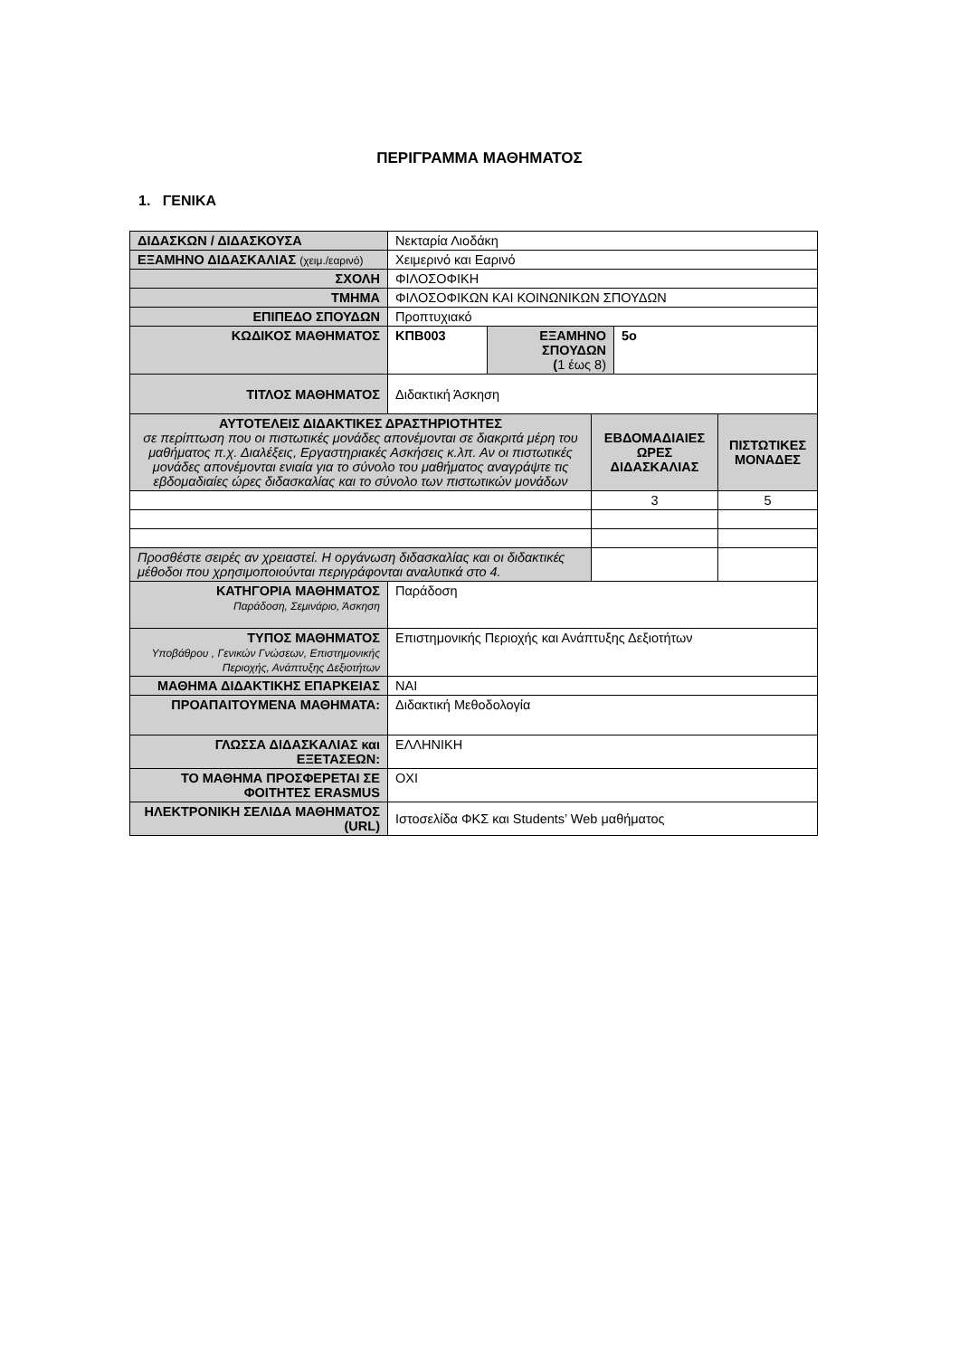ΠΕΡΙΓΡΑΜΜΑ ΜΑΘΗΜΑΤΟΣ
1. ΓΕΝΙΚΑ
| ΔΙΔΑΣΚΩΝ / ΔΙΔΑΣΚΟΥΣΑ | Νεκταρία Λιοδάκη | | | | |
| ΕΞΑΜΗΝΟ ΔΙΔΑΣΚΑΛΙΑΣ (χειμ./εαρινό) | Χειμερινό και Εαρινό | | | | |
| ΣΧΟΛΗ | ΦΙΛΟΣΟΦΙΚΗ | | | | |
| ΤΜΗΜΑ | ΦΙΛΟΣΟΦΙΚΩΝ ΚΑΙ ΚΟΙΝΩΝΙΚΩΝ ΣΠΟΥΔΩΝ | | | | |
| ΕΠΙΠΕΔΟ ΣΠΟΥΔΩΝ | Προπτυχιακό | | | | |
| ΚΩΔΙΚΟΣ ΜΑΘΗΜΑΤΟΣ | ΚΠΒ003 | ΕΞΑΜΗΝΟ ΣΠΟΥΔΩΝ ( 1 έως 8) | | 5ο | |
| ΤΙΤΛΟΣ ΜΑΘΗΜΑΤΟΣ | Διδακτική Άσκηση | | | | |
| ΑΥΤΟΤΕΛΕΙΣ ΔΙΔΑΚΤΙΚΕΣ ΔΡΑΣΤΗΡΙΟΤΗΤΕΣ σε περίπτωση που οι πιστωτικές μονάδες απονέμονται σε διακριτά μέρη του μαθήματος π.χ. Διαλέξεις, Εργαστηριακές Ασκήσεις κ.λπ. Αν οι πιστωτικές μονάδες απονέμονται ενιαία για το σύνολο του μαθήματος αναγράψτε τις εβδομαδιαίες ώρες διδασκαλίας και το σύνολο των πιστωτικών μονάδων | | | ΕΒΔΟΜΑΔΙΑΙΕΣ ΩΡΕΣ ΔΙΔΑΣΚΑΛΙΑΣ | | ΠΙΣΤΩΤΙΚΕΣ ΜΟΝΑΔΕΣ |
| | | | 3 | | 5 |
| Προσθέστε σειρές αν χρειαστεί. Η οργάνωση διδασκαλίας και οι διδακτικές μέθοδοι που χρησιμοποιούνται περιγράφονται αναλυτικά στο 4. | | | | | |
| ΚΑΤΗΓΟΡΙΑ ΜΑΘΗΜΑΤΟΣ Παράδοση, Σεμινάριο, Άσκηση | Παράδοση | | | | |
| ΤΥΠΟΣ ΜΑΘΗΜΑΤΟΣ Υποβάθρου , Γενικών Γνώσεων, Επιστημονικής Περιοχής, Ανάπτυξης Δεξιοτήτων | Επιστημονικής Περιοχής και Ανάπτυξης Δεξιοτήτων | | | | |
| ΜΑΘΗΜΑ ΔΙΔΑΚΤΙΚΗΣ ΕΠΑΡΚΕΙΑΣ | ΝΑΙ | | | | |
| ΠΡΟΑΠΑΙΤΟΥΜΕΝΑ ΜΑΘΗΜΑΤΑ: | Διδακτική Μεθοδολογία | | | | |
| ΓΛΩΣΣΑ ΔΙΔΑΣΚΑΛΙΑΣ και ΕΞΕΤΑΣΕΩΝ: | ΕΛΛΗΝΙΚΗ | | | | |
| ΤΟ ΜΑΘΗΜΑ ΠΡΟΣΦΕΡΕΤΑΙ ΣΕ ΦΟΙΤΗΤΕΣ ERASMUS | ΟΧΙ | | | | |
| ΗΛΕΚΤΡΟΝΙΚΗ ΣΕΛΙΔΑ ΜΑΘΗΜΑΤΟΣ (URL) | Ιστοσελίδα ΦΚΣ και Students’ Web μαθήματος | | | | |